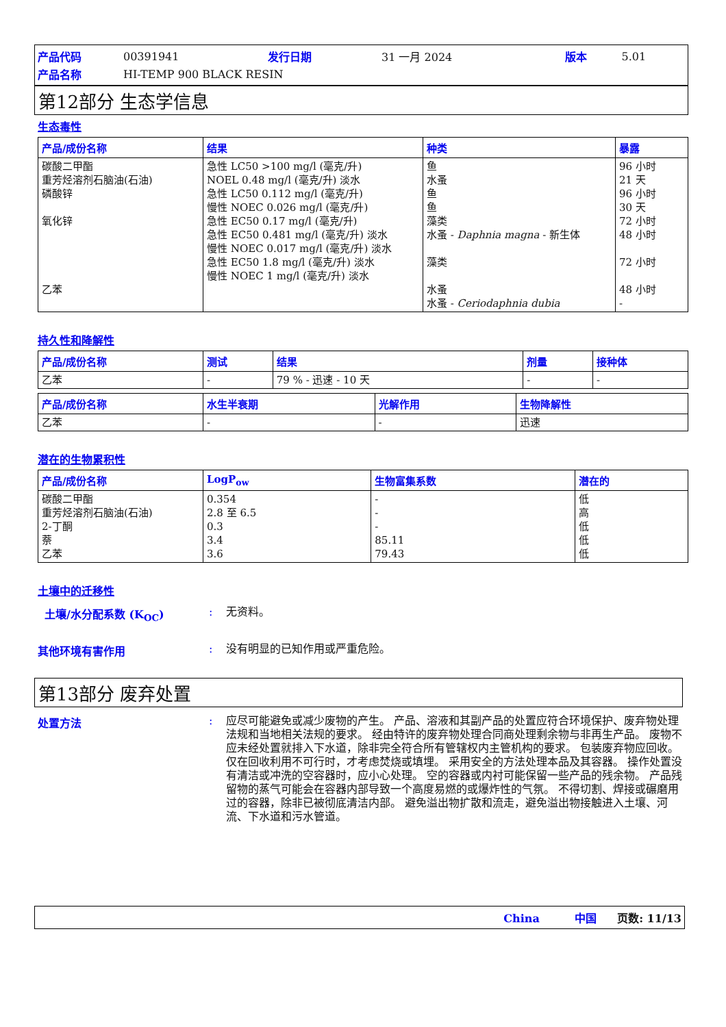| 产品代码 | 00391941 | 发行日期 | 31 一月 2024 | 版本 | 5.01 |
| 产品名称 | HI-TEMP 900 BLACK RESIN | | | | |
第12部分 生态学信息
生态毒性
| 产品/成份名称 | 结果 | 种类 | 暴露 |
| --- | --- | --- | --- |
| 碳酸二甲酯 重芳烃溶剂石脑油(石油) 磷酸锌 氧化锌 乙苯 | 急性 LC50 >100 mg/l (毫克/升) NOEL 0.48 mg/l (毫克/升) 淡水 急性 LC50 0.112 mg/l (毫克/升) 慢性 NOEC 0.026 mg/l (毫克/升) 急性 EC50 0.17 mg/l (毫克/升) 急性 EC50 0.481 mg/l (毫克/升) 淡水 慢性 NOEC 0.017 mg/l (毫克/升) 淡水 急性 EC50 1.8 mg/l (毫克/升) 淡水 慢性 NOEC 1 mg/l (毫克/升) 淡水 | 鱼 水蚤 鱼 鱼 藻类 水蚤 - Daphnia magna - 新生体 藻类 水蚤 水蚤 - Ceriodaphnia dubia | 96 小时 21 天 96 小时 30 天 72 小时 48 小时 72 小时 48 小时 - |
持久性和降解性
| 产品/成份名称 | 测试 | 结果 | 剂量 | 接种体 |
| --- | --- | --- | --- | --- |
| 乙苯 | - | 79 % - 迅速 - 10 天 | - | - |
| 产品/成份名称 | 水生半衰期 | 光解作用 | 生物降解性 |
| --- | --- | --- | --- |
| 乙苯 | - | - | 迅速 |
潜在的生物累积性
| 产品/成份名称 | LogP<sub>ow</sub> | 生物富集系数 | 潜在的 |
| --- | --- | --- | --- |
| 碳酸二甲酯 重芳烃溶剂石脑油(石油) 2-丁酮 萘 乙苯 | 0.354 2.8 至 6.5 0.3 3.4 3.6 | - - - 85.11 79.43 | 低 高 低 低 低 |
土壤中的迁移性
土壤/水分配系数 (K<sub>OC</sub>) :
无资料。
其他环境有害作用 :
没有明显的已知作用或严重危险。
第13部分 废弃处置
处置方法 :
应尽可能避免或减少废物的产生。 产品、溶液和其副产品的处置应符合环境保护、废弃物处理法规和当地相关法规的要求。 经由特许的废弃物处理合同商处理剩余物与非再生产品。 废物不应未经处置就排入下水道，除非完全符合所有管辖权内主管机构的要求。 包装废弃物应回收。 仅在回收利用不可行时，才考虑焚烧或填埋。 采用安全的方法处理本品及其容器。 操作处置没有清洁或冲洗的空容器时，应小心处理。 空的容器或内衬可能保留一些产品的残余物。 产品残留物的蒸气可能会在容器内部导致一个高度易燃的或爆炸性的气氛。 不得切割、焊接或碾磨用过的容器，除非已被彻底清洁内部。 避免溢出物扩散和流走，避免溢出物接触进入土壤、河流、下水道和污水管道。
China 中国 页数: 11/13